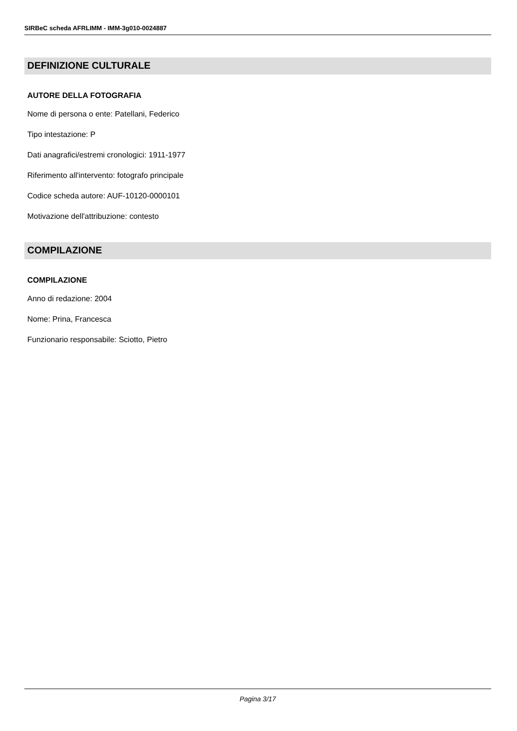SIRBeC scheda AFRLIMM - IMM-3g010-0024887
DEFINIZIONE CULTURALE
AUTORE DELLA FOTOGRAFIA
Nome di persona o ente: Patellani, Federico
Tipo intestazione: P
Dati anagrafici/estremi cronologici: 1911-1977
Riferimento all'intervento: fotografo principale
Codice scheda autore: AUF-10120-0000101
Motivazione dell'attribuzione: contesto
COMPILAZIONE
COMPILAZIONE
Anno di redazione: 2004
Nome: Prina, Francesca
Funzionario responsabile: Sciotto, Pietro
Pagina 3/17